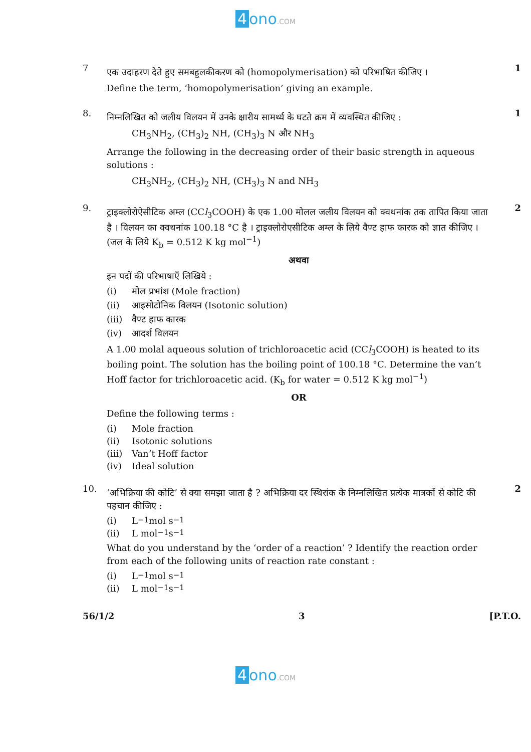4 ono.COM
7
एक उदाहरण देते हुए समबहुलकीकरण को (homopolymerisation) को परिभाषित कीजिए ।
Define the term, ‘homopolymerisation’ giving an example.
1
8.
निम्नलिखित को जलीय विलयन में उनके क्षारीय सामर्थ्य के घटते क्रम में व्यवस्थित कीजिए :
CH<sub>3</sub>NH<sub>2</sub>, (CH<sub>3</sub>)<sub>2</sub> NH, (CH<sub>3</sub>)<sub>3</sub> N और NH<sub>3</sub>
Arrange the following in the decreasing order of their basic strength in aqueous solutions :
CH<sub>3</sub>NH<sub>2</sub>, (CH<sub>3</sub>)<sub>2</sub> NH, (CH<sub>3</sub>)<sub>3</sub> N and NH<sub>3</sub>
1
9.
ट्राइक्लोरोऐसीटिक अम्ल (CCl<sub>3</sub>COOH) के एक 1.00 मोलल जलीय विलयन को क्वथनांक तक तापित किया जाता है । विलयन का क्वथनांक 100.18 °C है । ट्राइक्लोरोएसीटिक अम्ल के लिये वैण्ट हाफ कारक को ज्ञात कीजिए । (जल के लिये K<sub>b</sub> = 0.512 K kg mol<sup>−1</sup>)
अथवा
इन पदों की परिभाषाएँ लिखिये :
(i) मोल प्रभांश (Mole fraction)
(ii) आइसोटोनिक विलयन (Isotonic solution)
(iii) वैण्ट हाफ कारक
(iv) आदर्श विलयन
A 1.00 molal aqueous solution of trichloroacetic acid (CCl<sub>3</sub>COOH) is heated to its boiling point. The solution has the boiling point of 100.18 °C. Determine the van’t Hoff factor for trichloroacetic acid. (K<sub>b</sub> for water = 0.512 K kg mol<sup>−1</sup>)
OR
Define the following terms :
(i) Mole fraction
(ii) Isotonic solutions
(iii) Van’t Hoff factor
(iv) Ideal solution
2
10.
‘अभिक्रिया की कोटि’ से क्या समझा जाता है ? अभिक्रिया दर स्थिरांक के निम्नलिखित प्रत्येक मात्रकों से कोटि की पहचान कीजिए :
(i) L<sup>−1</sup> mol s<sup>−1</sup>
(ii) L mol<sup>−1</sup> s<sup>−1</sup>
What do you understand by the ‘order of a reaction’ ? Identify the reaction order from each of the following units of reaction rate constant :
(i) L<sup>−1</sup> mol s<sup>−1</sup>
(ii) L mol<sup>−1</sup> s<sup>−1</sup>
2
56/1/2 3 [P.T.O.
4 ono.COM